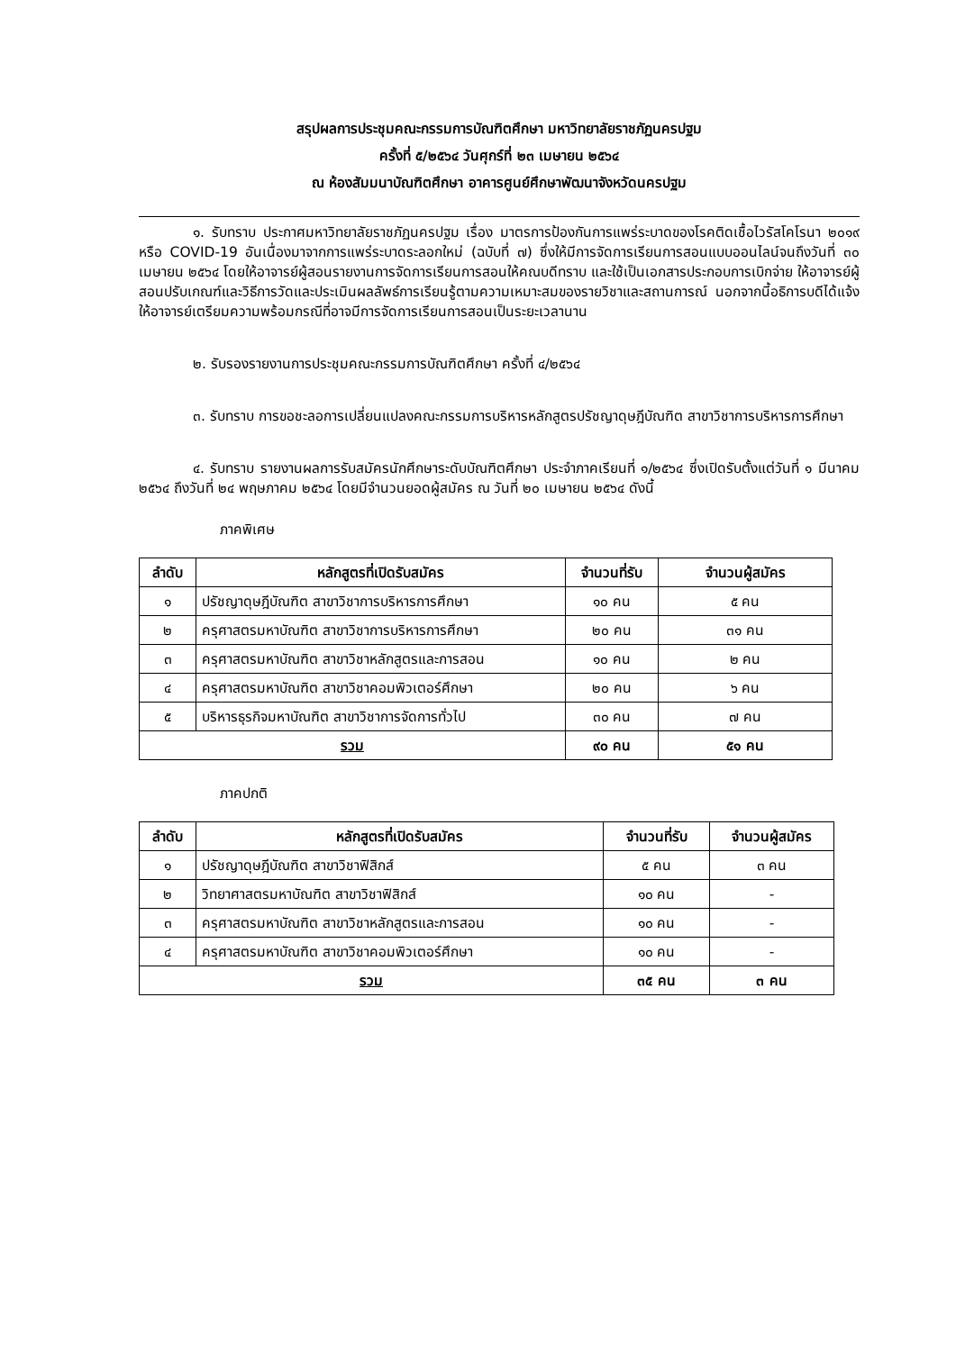สรุปผลการประชุมคณะกรรมการบัณฑิตศึกษา มหาวิทยาลัยราชภัฏนครปฐม
ครั้งที่ ๕/๒๕๖๔ วันศุกร์ที่ ๒๓ เมษายน ๒๕๖๔
ณ ห้องสัมมนาบัณฑิตศึกษา อาคารศูนย์ศึกษาพัฒนาจังหวัดนครปฐม
๑. รับทราบ ประกาศมหาวิทยาลัยราชภัฏนครปฐม เรื่อง มาตรการป้องกันการแพร่ระบาดของโรคติดเชื้อไวรัสโคโรนา ๒๐๑๙ หรือ COVID-19 อันเนื่องมาจากการแพร่ระบาดระลอกใหม่ (ฉบับที่ ๗) ซึ่งให้มีการจัดการเรียนการสอนแบบออนไลน์จนถึงวันที่ ๓๐ เมษายน ๒๕๖๔ โดยให้อาจารย์ผู้สอนรายงานการจัดการเรียนการสอนให้คณบดีทราบ และใช้เป็นเอกสารประกอบการเบิกจ่าย ให้อาจารย์ผู้สอนปรับเกณฑ์และวิธีการวัดและประเมินผลลัพธ์การเรียนรู้ตามความเหมาะสมของรายวิชาและสถานการณ์ นอกจากนี้อธิการบดีได้แจ้งให้อาจารย์เตรียมความพร้อมกรณีที่อาจมีการจัดการเรียนการสอนเป็นระยะเวลานาน
๒. รับรองรายงานการประชุมคณะกรรมการบัณฑิตศึกษา ครั้งที่ ๔/๒๕๖๔
๓. รับทราบ การขอชะลอการเปลี่ยนแปลงคณะกรรมการบริหารหลักสูตรปรัชญาดุษฎีบัณฑิต สาขาวิชาการบริหารการศึกษา
๔. รับทราบ รายงานผลการรับสมัครนักศึกษาระดับบัณฑิตศึกษา ประจำภาคเรียนที่ ๑/๒๕๖๔ ซึ่งเปิดรับตั้งแต่วันที่ ๑ มีนาคม ๒๕๖๔ ถึงวันที่ ๒๔ พฤษภาคม ๒๕๖๔ โดยมีจำนวนยอดผู้สมัคร ณ วันที่ ๒๐ เมษายน ๒๕๖๔ ดังนี้
ภาคพิเศษ
| ลำดับ | หลักสูตรที่เปิดรับสมัคร | จำนวนที่รับ | จำนวนผู้สมัคร |
| --- | --- | --- | --- |
| ๑ | ปรัชญาดุษฎีบัณฑิต สาขาวิชาการบริหารการศึกษา | ๑๐ คน | ๕ คน |
| ๒ | ครุศาสตรมหาบัณฑิต สาขาวิชาการบริหารการศึกษา | ๒๐ คน | ๓๑ คน |
| ๓ | ครุศาสตรมหาบัณฑิต สาขาวิชาหลักสูตรและการสอน | ๑๐ คน | ๒ คน |
| ๔ | ครุศาสตรมหาบัณฑิต สาขาวิชาคอมพิวเตอร์ศึกษา | ๒๐ คน | ๖ คน |
| ๕ | บริหารธุรกิจมหาบัณฑิต สาขาวิชาการจัดการทั่วไป | ๓๐ คน | ๗ คน |
| รวม | | ๙๐ คน | ๕๑ คน |
ภาคปกติ
| ลำดับ | หลักสูตรที่เปิดรับสมัคร | จำนวนที่รับ | จำนวนผู้สมัคร |
| --- | --- | --- | --- |
| ๑ | ปรัชญาดุษฎีบัณฑิต สาขาวิชาฟิสิกส์ | ๕ คน | ๓ คน |
| ๒ | วิทยาศาสตรมหาบัณฑิต สาขาวิชาฟิสิกส์ | ๑๐ คน | - |
| ๓ | ครุศาสตรมหาบัณฑิต สาขาวิชาหลักสูตรและการสอน | ๑๐ คน | - |
| ๔ | ครุศาสตรมหาบัณฑิต สาขาวิชาคอมพิวเตอร์ศึกษา | ๑๐ คน | - |
| รวม | | ๓๕ คน | ๓ คน |